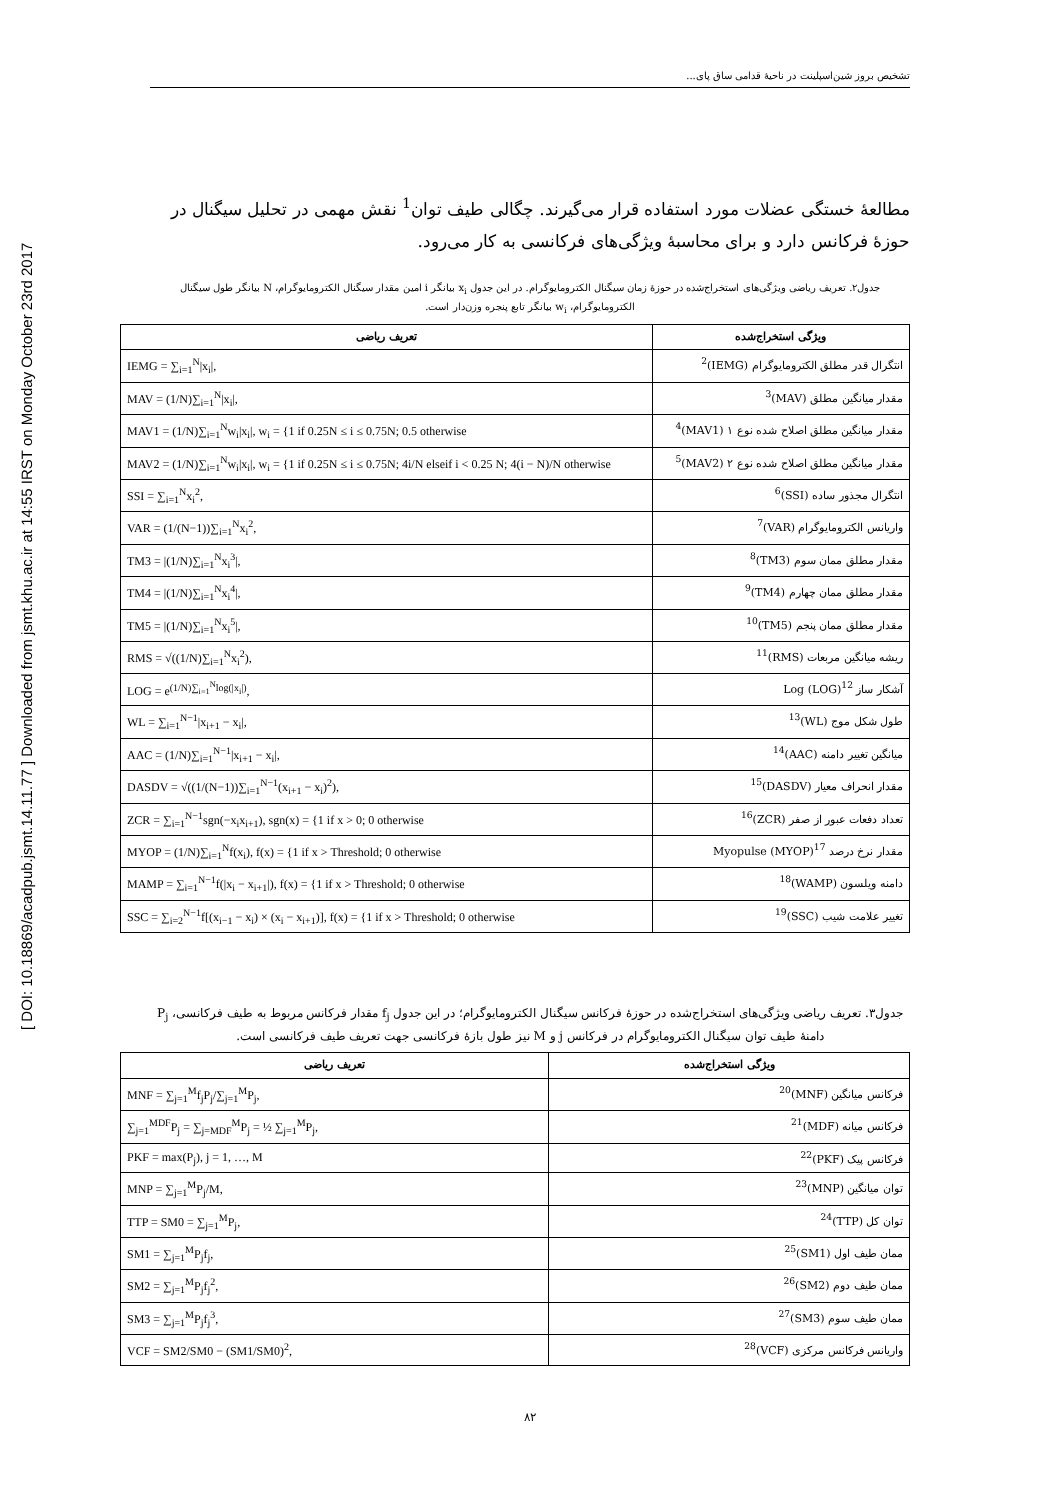[ DOI: 10.18869/acadpub.jsmt.14.11.77 ] Downloaded from jsmt.khu.ac.ir at 14:55 IRST on Monday October 23rd 2017
تشخیص بروز شین‌اسپلینت در ناحیهٔ قدامی ساق پای...
مطالعهٔ خستگی عضلات مورد استفاده قرار می‌گیرند. چگالی طیف توان<sup>1</sup> نقش مهمی در تحلیل سیگنال در حوزهٔ فرکانس دارد و برای محاسبهٔ ویژگی‌های فرکانسی به کار می‌رود.
جدول۲. تعریف ریاضی ویژگی‌های استخراج‌شده در حوزهٔ زمان سیگنال الکترومایوگرام. در این جدول x<sub>i</sub> بیانگر i امین مقدار سیگنال الکترومایوگرام، N بیانگر طول سیگنال الکترومایوگرام، w<sub>i</sub> بیانگر تابع پنجره وزن‌دار است.
| ویژگی استخراج‌شده | تعریف ریاضی |
| --- | --- |
| انتگرال قدر مطلق الکترومایوگرام (IEMG)<sup>2</sup> | IEMG = ∑<sub>i=1</sub><sup>N</sup>/x<sub>i</sub>/, |
| مقدار میانگین مطلق (MAV)<sup>3</sup> | MAV = (1/N)∑<sub>i=1</sub><sup>N</sup>/x<sub>i</sub>/, |
| مقدار میانگین مطلق اصلاح شده نوع ۱ (MAV1)<sup>4</sup> | MAV1 = (1/N)∑<sub>i=1</sub><sup>N</sup>w<sub>i</sub>/x<sub>i</sub>/, w<sub>i</sub> = {1 if 0.25N ≤ i ≤ 0.75N; 0.5 otherwise |
| مقدار میانگین مطلق اصلاح شده نوع ۲ (MAV2)<sup>5</sup> | MAV2 = (1/N)∑<sub>i=1</sub><sup>N</sup>w<sub>i</sub>/x<sub>i</sub>/, w<sub>i</sub> = {1 if 0.25N ≤ i ≤ 0.75N; 4i/N elseif i < 0.25 N; 4(i − N)/N otherwise |
| انتگرال مجذور ساده (SSI)<sup>6</sup> | SSI = ∑<sub>i=1</sub><sup>N</sup>x<sub>i</sub><sup>2</sup>, |
| واریانس الکترومایوگرام (VAR)<sup>7</sup> | VAR = (1/(N−1))∑<sub>i=1</sub><sup>N</sup>x<sub>i</sub><sup>2</sup>, |
| مقدار مطلق ممان سوم (TM3)<sup>8</sup> | TM3 = /(1/N)∑<sub>i=1</sub><sup>N</sup>x<sub>i</sub><sup>3</sup>/, |
| مقدار مطلق ممان چهارم (TM4)<sup>9</sup> | TM4 = /(1/N)∑<sub>i=1</sub><sup>N</sup>x<sub>i</sub><sup>4</sup>/, |
| مقدار مطلق ممان پنجم (TM5)<sup>10</sup> | TM5 = /(1/N)∑<sub>i=1</sub><sup>N</sup>x<sub>i</sub><sup>5</sup>/, |
| ریشه میانگین مربعات (RMS)<sup>11</sup> | RMS = √((1/N)∑<sub>i=1</sub><sup>N</sup>x<sub>i</sub><sup>2</sup>), |
| آشکار ساز Log (LOG)<sup>12</sup> | LOG = e<sup>(1/N)∑<sub>i=1</sub><sup>N</sup>log(/x<sub>i</sub>/)</sup>, |
| طول شکل موج (WL)<sup>13</sup> | WL = ∑<sub>i=1</sub><sup>N−1</sup>/x<sub>i+1</sub> − x<sub>i</sub>/, |
| میانگین تغییر دامنه (AAC)<sup>14</sup> | AAC = (1/N)∑<sub>i=1</sub><sup>N−1</sup>/x<sub>i+1</sub> − x<sub>i</sub>/, |
| مقدار انحراف معیار (DASDV)<sup>15</sup> | DASDV = √((1/(N−1))∑<sub>i=1</sub><sup>N−1</sup>(x<sub>i+1</sub> − x<sub>i</sub>)<sup>2</sup>), |
| تعداد دفعات عبور از صفر (ZCR)<sup>16</sup> | ZCR = ∑<sub>i=1</sub><sup>N−1</sup>sgn(−x<sub>i</sub>x<sub>i+1</sub>), sgn(x) = {1 if x > 0; 0 otherwise |
| مقدار نرخ درصد Myopulse (MYOP)<sup>17</sup> | MYOP = (1/N)∑<sub>i=1</sub><sup>N</sup>f(x<sub>i</sub>), f(x) = {1 if x > Threshold; 0 otherwise |
| دامنه ویلسون (WAMP)<sup>18</sup> | MAMP = ∑<sub>i=1</sub><sup>N−1</sup>f(/x<sub>i</sub> − x<sub>i+1</sub>/), f(x) = {1 if x > Threshold; 0 otherwise |
| تغییر علامت شیب (SSC)<sup>19</sup> | SSC = ∑<sub>i=2</sub><sup>N−1</sup>f[(x<sub>i−1</sub> − x<sub>i</sub>) × (x<sub>i</sub> − x<sub>i+1</sub>)], f(x) = {1 if x > Threshold; 0 otherwise |
جدول۳. تعریف ریاضی ویژگی‌های استخراج‌شده در حوزهٔ فرکانس سیگنال الکترومایوگرام؛ در این جدول f<sub>j</sub> مقدار فرکانس مربوط به طیف فرکانسی، P<sub>j</sub> دامنهٔ طیف توان سیگنال الکترومایوگرام در فرکانس j و M نیز طول بازهٔ فرکانسی جهت تعریف طیف فرکانسی است.
| ویژگی استخراج‌شده | تعریف ریاضی |
| --- | --- |
| فرکانس میانگین (MNF)<sup>20</sup> | MNF = ∑<sub>j=1</sub><sup>M</sup>f<sub>j</sub>P<sub>j</sub>/∑<sub>j=1</sub><sup>M</sup>P<sub>j</sub>, |
| فرکانس میانه (MDF)<sup>21</sup> | ∑<sub>j=1</sub><sup>MDF</sup>P<sub>j</sub> = ∑<sub>j=MDF</sub><sup>M</sup>P<sub>j</sub> = ½ ∑<sub>j=1</sub><sup>M</sup>P<sub>j</sub>, |
| فرکانس پیک (PKF)<sup>22</sup> | PKF = max(P<sub>j</sub>), j = 1, …, M |
| توان میانگین (MNP)<sup>23</sup> | MNP = ∑<sub>j=1</sub><sup>M</sup>P<sub>j</sub>/M, |
| توان کل (TTP)<sup>24</sup> | TTP = SM0 = ∑<sub>j=1</sub><sup>M</sup>P<sub>j</sub>, |
| ممان طیف اول (SM1)<sup>25</sup> | SM1 = ∑<sub>j=1</sub><sup>M</sup>P<sub>j</sub>f<sub>j</sub>, |
| ممان طیف دوم (SM2)<sup>26</sup> | SM2 = ∑<sub>j=1</sub><sup>M</sup>P<sub>j</sub>f<sub>j</sub><sup>2</sup>, |
| ممان طیف سوم (SM3)<sup>27</sup> | SM3 = ∑<sub>j=1</sub><sup>M</sup>P<sub>j</sub>f<sub>j</sub><sup>3</sup>, |
| واریانس فرکانس مرکزی (VCF)<sup>28</sup> | VCF = SM2/SM0 − (SM1/SM0)<sup>2</sup>, |
۸۲